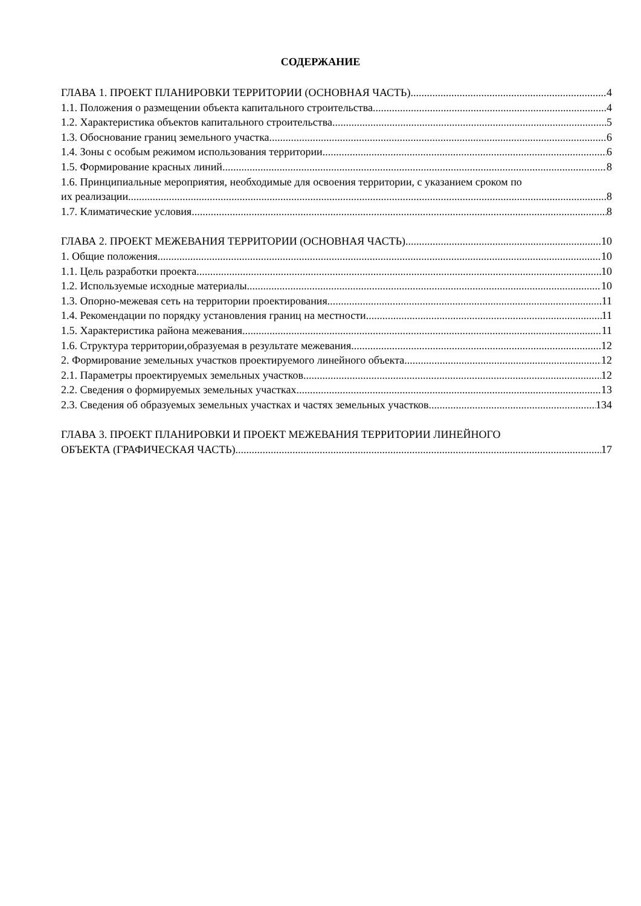СОДЕРЖАНИЕ
ГЛАВА 1. ПРОЕКТ ПЛАНИРОВКИ ТЕРРИТОРИИ (ОСНОВНАЯ ЧАСТЬ) 4
1.1. Положения о размещении объекта капитального строительства 4
1.2. Характеристика объектов капитального строительства 5
1.3. Обоснование границ земельного участка 6
1.4. Зоны с особым режимом использования территории 6
1.5. Формирование красных линий 8
1.6. Принципиальные мероприятия, необходимые для освоения территории, с указанием сроком по
их реализации 8
1.7. Климатические условия 8
ГЛАВА 2. ПРОЕКТ МЕЖЕВАНИЯ ТЕРРИТОРИИ (ОСНОВНАЯ ЧАСТЬ) 10
1. Общие положения 10
1.1. Цель разработки проекта 10
1.2. Используемые исходные материалы 10
1.3. Опорно-межевая сеть на территории проектирования 11
1.4. Рекомендации по порядку установления границ на местности 11
1.5. Характеристика района межевания 11
1.6. Структура территории,образуемая в результате межевания 12
2. Формирование земельных участков проектируемого линейного объекта 12
2.1. Параметры проектируемых земельных участков 12
2.2. Сведения о формируемых земельных участках 13
2.3. Сведения об образуемых земельных участках и частях земельных участков 134
ГЛАВА 3. ПРОЕКТ ПЛАНИРОВКИ И ПРОЕКТ МЕЖЕВАНИЯ ТЕРРИТОРИИ ЛИНЕЙНОГО
ОБЪЕКТА (ГРАФИЧЕСКАЯ ЧАСТЬ) 17